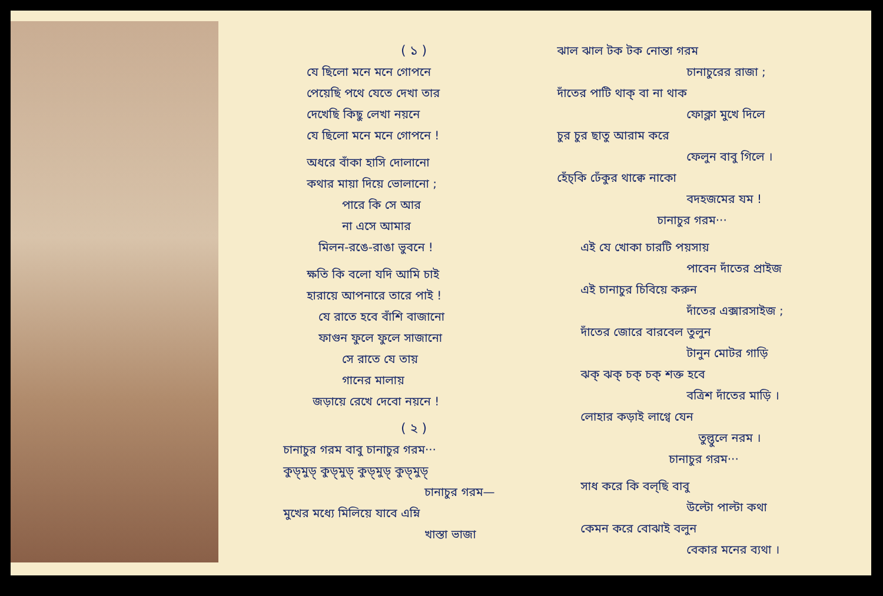( ১ )
যে ছিলো মনে মনে গোপনে
পেয়েছি পথে যেতে দেখা তার
দেখেছি কিছু লেখা নয়নে
যে ছিলো মনে মনে গোপনে !
অধরে বাঁকা হাসি দোলানো
কথার মায়া দিয়ে ভোলানো ;
পারে কি সে আর
না এসে আমার
মিলন-রঙে-রাঙা ভুবনে !
ক্ষতি কি বলো যদি আমি চাই
হারায়ে আপনারে তারে পাই !
যে রাতে হবে বাঁশি বাজানো
ফাগুন ফুলে ফুলে সাজানো
সে রাতে যে তায়
গানের মালায়
জড়ায়ে রেখে দেবো নয়নে !
( ২ )
চানাচুর গরম বাবু চানাচুর গরম···
কুড়্মুড়্ কুড়্মুড়্ কুড়্মুড়্ কুড়্মুড়্
চানাচুর গরম—
মুখের মধ্যে মিলিয়ে যাবে এম্নি
খাস্তা ভাজা
ঝাল ঝাল টক টক নোন্তা গরম
চানাচুরের রাজা ;
দাঁতের পাটি থাক্ বা না থাক
ফোক্লা মুখে দিলে
চুর চুর ছাতু আরাম করে
ফেলুন বাবু গিলে ।
হেঁচ্কি ঢেঁকুর থাক্বে নাকো
বদহজমের যম !
চানাচুর গরম···
এই যে খোকা চারটি পয়সায়
পাবেন দাঁতের প্রাইজ
এই চানাচুর চিবিয়ে করুন
দাঁতের এক্সারসাইজ ;
দাঁতের জোরে বারবেল তুলুন
টানুন মোটর গাড়ি
ঝক্ ঝক্ চক্ চক্ শক্ত হবে
বত্রিশ দাঁতের মাড়ি ।
লোহার কড়াই লাগ্বে যেন
তুল্তুলে নরম ।
চানাচুর গরম···
সাধ করে কি বল্ছি বাবু
উল্টো পাল্টা কথা
কেমন করে বোঝাই বলুন
বেকার মনের ব্যথা ।